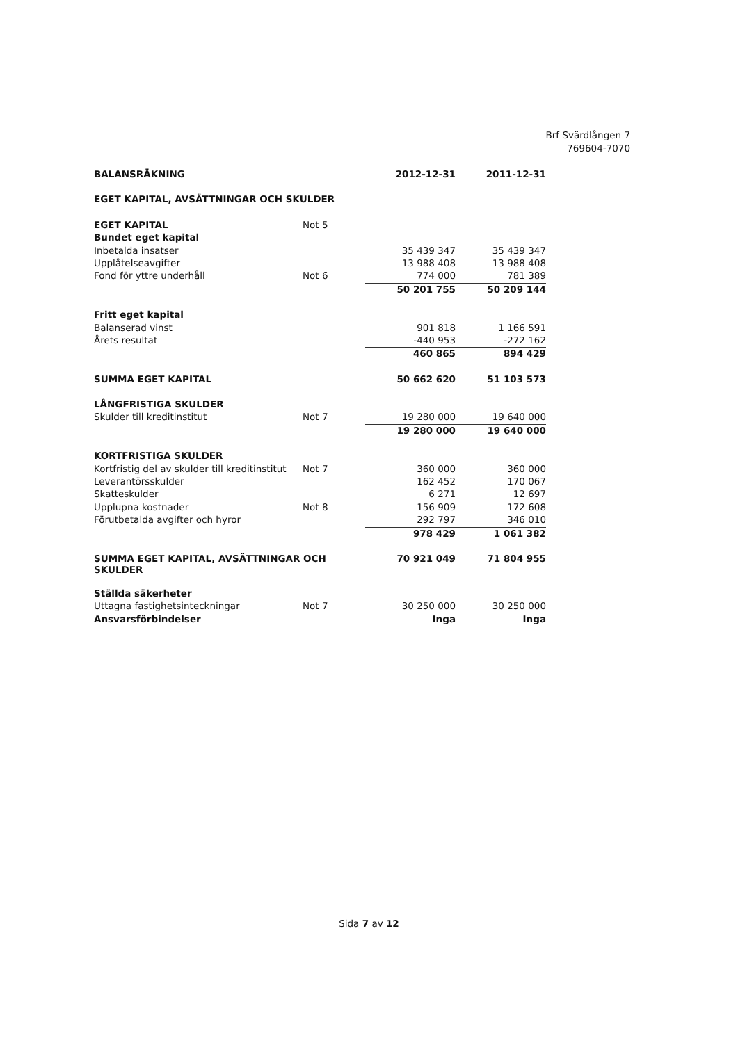Brf Svärdlången 7
769604-7070
| BALANSRÄKNING | | 2012-12-31 | 2011-12-31 |
| EGET KAPITAL, AVSÄTTNINGAR OCH SKULDER | | | |
| EGET KAPITAL | Not 5 | | |
| Bundet eget kapital | | | |
| Inbetalda insatser | | 35 439 347 | 35 439 347 |
| Upplåtelseavgifter | | 13 988 408 | 13 988 408 |
| Fond för yttre underhåll | Not 6 | 774 000 | 781 389 |
| | | 50 201 755 | 50 209 144 |
| Fritt eget kapital | | | |
| Balanserad vinst | | 901 818 | 1 166 591 |
| Årets resultat | | -440 953 | -272 162 |
| | | 460 865 | 894 429 |
| SUMMA EGET KAPITAL | | 50 662 620 | 51 103 573 |
| LÅNGFRISTIGA SKULDER | | | |
| Skulder till kreditinstitut | Not 7 | 19 280 000 | 19 640 000 |
| | | 19 280 000 | 19 640 000 |
| KORTFRISTIGA SKULDER | | | |
| Kortfristig del av skulder till kreditinstitut | Not 7 | 360 000 | 360 000 |
| Leverantörsskulder | | 162 452 | 170 067 |
| Skatteskulder | | 6 271 | 12 697 |
| Upplupna kostnader | Not 8 | 156 909 | 172 608 |
| Förutbetalda avgifter och hyror | | 292 797 | 346 010 |
| | | 978 429 | 1 061 382 |
| SUMMA EGET KAPITAL, AVSÄTTNINGAR OCH SKULDER | | 70 921 049 | 71 804 955 |
| Ställda säkerheter | | | |
| Uttagna fastighetsinteckningar | Not 7 | 30 250 000 | 30 250 000 |
| Ansvarsförbindelser | | Inga | Inga |
Sida 7 av 12